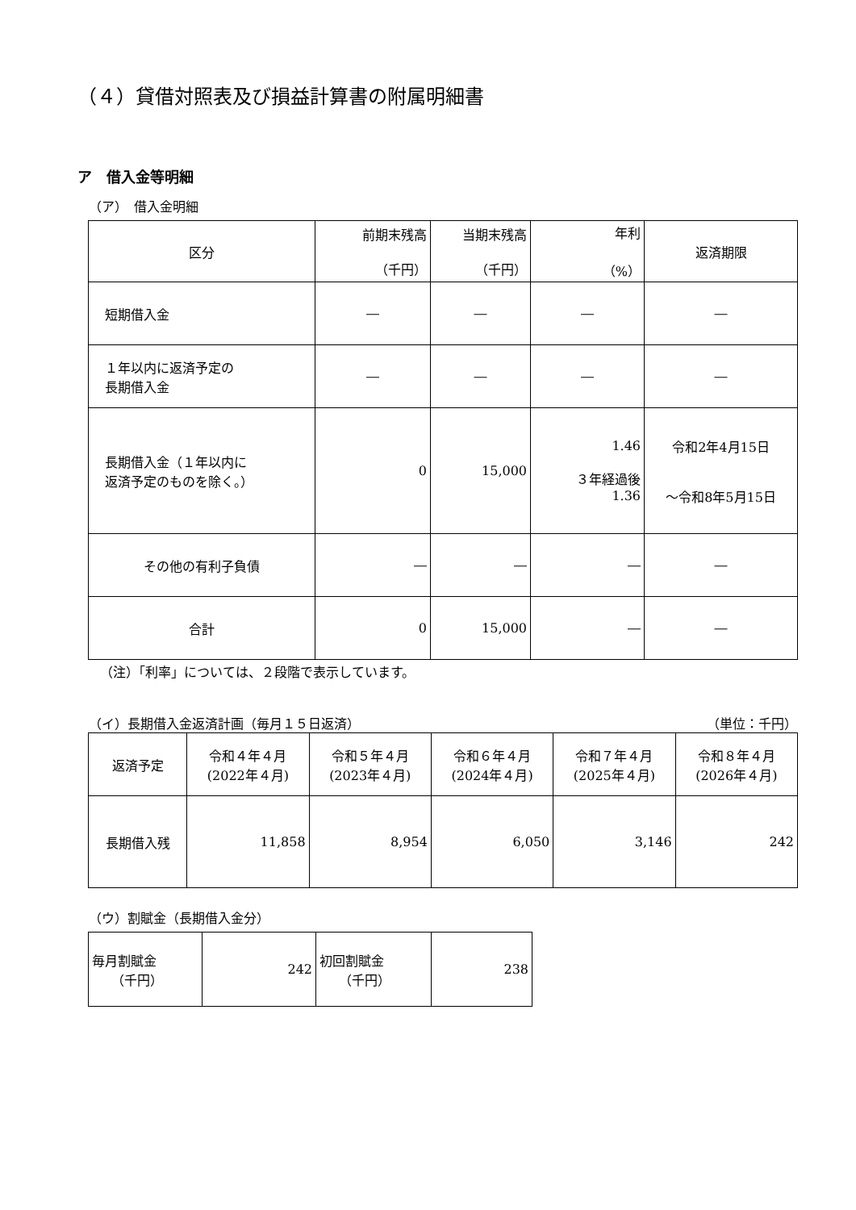（４）貸借対照表及び損益計算書の附属明細書
ア　借入金等明細
（ア）　借入金明細
| 区分 | 前期末残高 （千円） | 当期末残高 （千円） | 年利 （%） | 返済期限 |
| --- | --- | --- | --- | --- |
| 短期借入金 | ― | ― | ― | ― |
| １年以内に返済予定の 長期借入金 | ― | ― | ― | ― |
| 長期借入金（１年以内に 返済予定のものを除く。） | 0 | 15,000 | 1.46 ３年経過後 1.36 | 令和2年4月15日 ～令和8年5月15日 |
| その他の有利子負債 | ― | ― | ― | ― |
| 合計 | 0 | 15,000 | ― | ― |
（注）「利率」については、２段階で表示しています。
（イ）長期借入金返済計画（毎月１５日返済） （単位：千円）
| 返済予定 | 令和４年４月 (2022年４月) | 令和５年４月 (2023年４月) | 令和６年４月 (2024年４月) | 令和７年４月 (2025年４月) | 令和８年４月 (2026年４月) |
| 長期借入残 | 11,858 | 8,954 | 6,050 | 3,146 | 242 |
（ウ）割賦金（長期借入金分）
| 毎月割賦金 （千円） | 242 | 初回割賦金 （千円） | 238 |